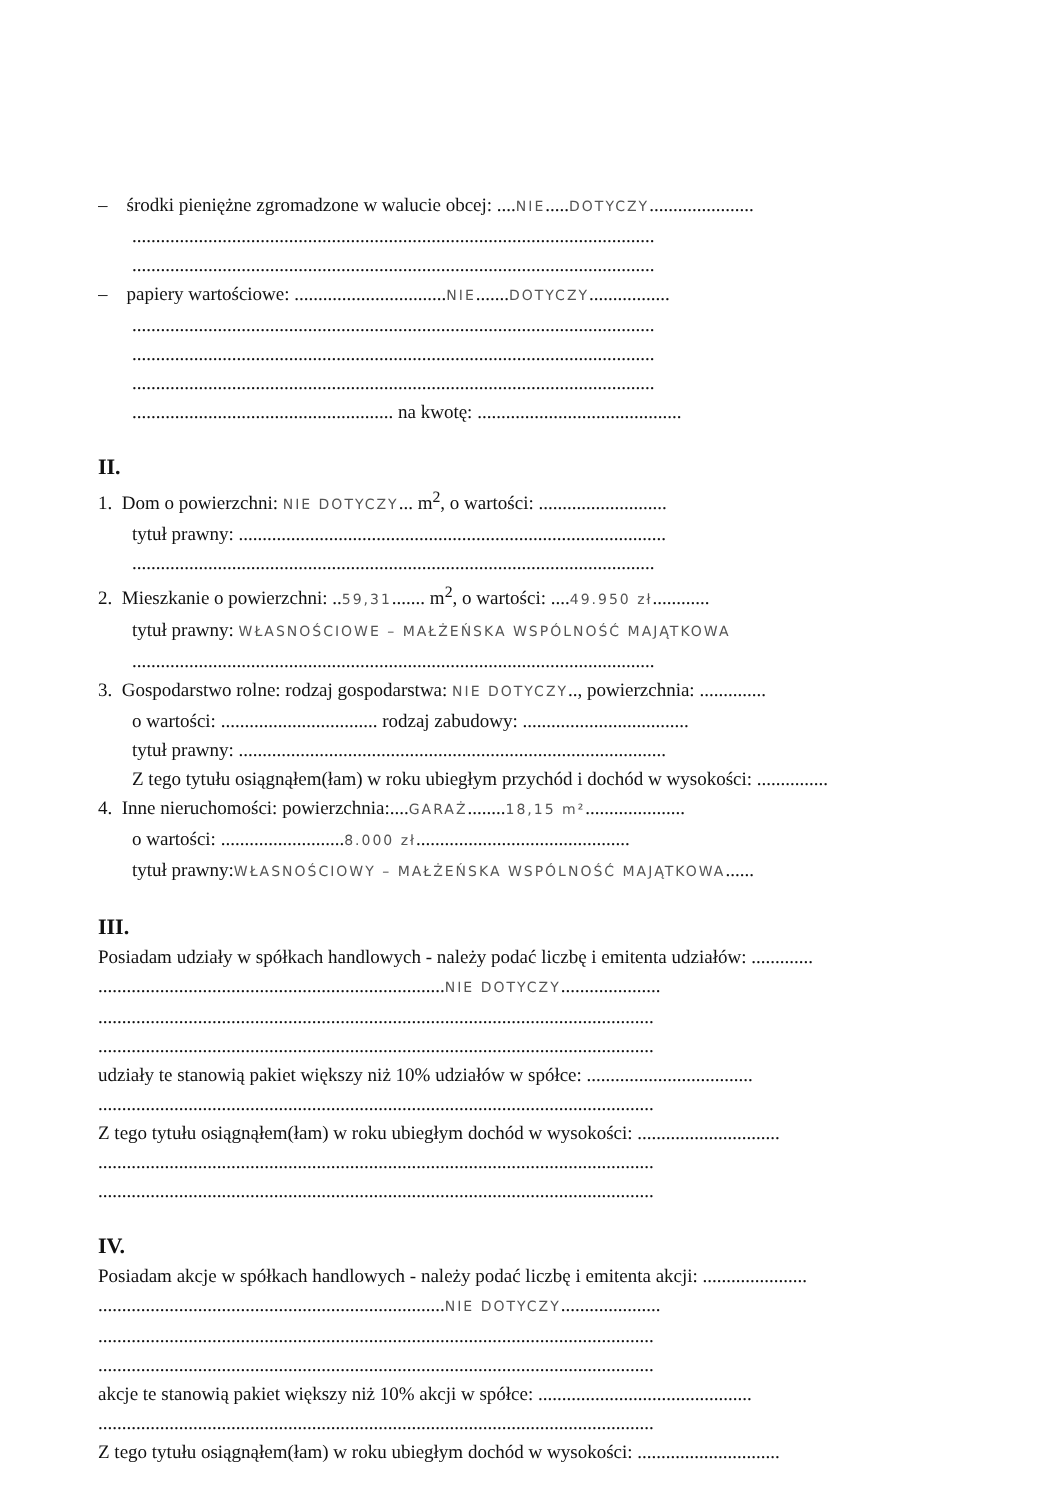– środki pieniężne zgromadzone w walucie obcej: ....NIE.....DOTYCZY......................
..............................................................................................................
..............................................................................................................
– papiery wartościowe: ................................NIE.......DOTYCZY.................
..............................................................................................................
..............................................................................................................
..............................................................................................................
....................................................... na kwotę: ...........................................
II.
1. Dom o powierzchni: NIE DOTYCZY... m<sup>2</sup>, o wartości: ...........................
tytuł prawny: ..........................................................................................
..............................................................................................................
2. Mieszkanie o powierzchni: ..59,31....... m<sup>2</sup>, o wartości: ....49.950 zł............
tytuł prawny: WŁASNOŚCIOWE – MAŁŻEŃSKA WSPÓLNOŚĆ MAJĄTKOWA
..............................................................................................................
3. Gospodarstwo rolne: rodzaj gospodarstwa: NIE DOTYCZY.., powierzchnia: ..............
o wartości: ................................. rodzaj zabudowy: ...................................
tytuł prawny: ..........................................................................................
Z tego tytułu osiągnąłem(łam) w roku ubiegłym przychód i dochód w wysokości: ...............
4. Inne nieruchomości: powierzchnia:....GARAŻ........18,15 m².....................
o wartości: ..........................8.000 zł.............................................
tytuł prawny:WŁASNOŚCIOWY – MAŁŻEŃSKA WSPÓLNOŚĆ MAJĄTKOWA......
III.
Posiadam udziały w spółkach handlowych - należy podać liczbę i emitenta udziałów: .............
.........................................................................NIE DOTYCZY.....................
.....................................................................................................................
.....................................................................................................................
udziały te stanowią pakiet większy niż 10% udziałów w spółce: ...................................
.....................................................................................................................
Z tego tytułu osiągnąłem(łam) w roku ubiegłym dochód w wysokości: ..............................
.....................................................................................................................
.....................................................................................................................
IV.
Posiadam akcje w spółkach handlowych - należy podać liczbę i emitenta akcji: ......................
.........................................................................NIE DOTYCZY.....................
.....................................................................................................................
.....................................................................................................................
akcje te stanowią pakiet większy niż 10% akcji w spółce: .............................................
.....................................................................................................................
Z tego tytułu osiągnąłem(łam) w roku ubiegłym dochód w wysokości: ..............................